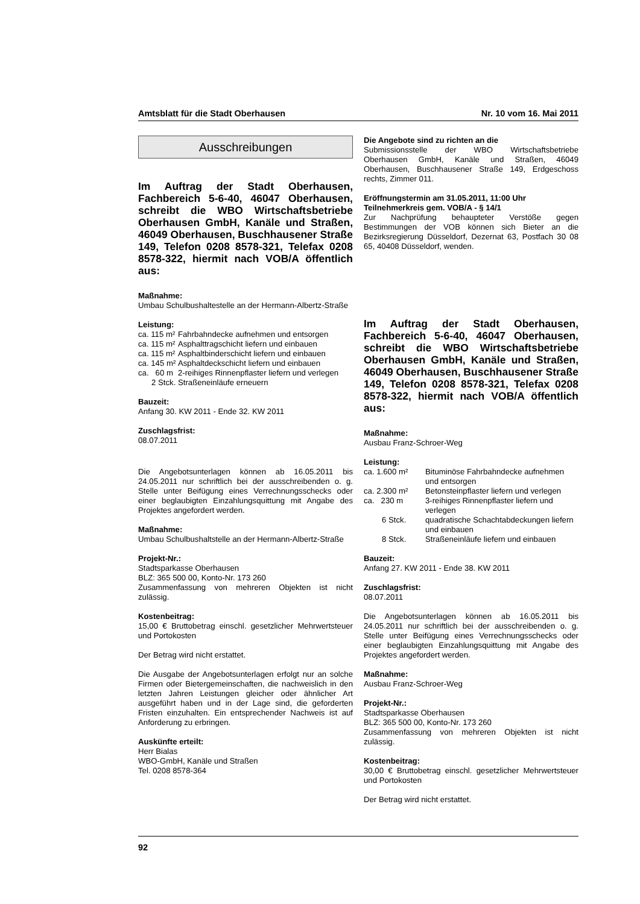Amtsblatt für die Stadt Oberhausen Nr. 10 vom 16. Mai 2011
Ausschreibungen
Im Auftrag der Stadt Oberhausen, Fachbereich 5-6-40, 46047 Oberhausen, schreibt die WBO Wirtschaftsbetriebe Oberhausen GmbH, Kanäle und Straßen, 46049 Oberhausen, Buschhausener Straße 149, Telefon 0208 8578-321, Telefax 0208 8578-322, hiermit nach VOB/A öffent­lich aus:
Maßnahme:
Umbau Schulbushaltestelle an der Hermann-Albertz-Straße
Leistung:
| ca. 115 m² | Fahrbahndecke aufnehmen und entsorgen |
| ca. 115 m² | Asphalttragschicht liefern und einbauen |
| ca. 115 m² | Asphaltbinderschicht liefern und einbauen |
| ca. 145 m² | Asphaltdeckschicht liefern und einbauen |
| ca. 60 m | 2-reihiges Rinnenpflaster liefern und verlegen |
| 2 Stck. | Straßeneinläufe erneuern |
Bauzeit:
Anfang 30. KW 2011 - Ende 32. KW 2011
Zuschlagsfrist:
08.07.2011
Die Angebotsunterlagen können ab 16.05.2011 bis 24.05.2011 nur schriftlich bei der ausschreibenden o. g. Stelle unter Beifügung eines Verrechnungsschecks oder einer beglaubigten Einzahlungsquittung mit Angabe des Projektes angefordert werden.
Maßnahme:
Umbau Schulbushaltstelle an der Hermann-Albertz-Straße
Projekt-Nr.:
Stadtsparkasse Oberhausen
BLZ: 365 500 00, Konto-Nr. 173 260
Zusammenfassung von mehreren Objekten ist nicht zulässig.
Kostenbeitrag:
15,00 € Bruttobetrag einschl. gesetzlicher Mehrwertsteuer und Portokosten
Der Betrag wird nicht erstattet.
Die Ausgabe der Angebotsunterlagen erfolgt nur an sol­che Firmen oder Bietergemeinschaften, die nachweis­lich in den letzten Jahren Leistungen gleicher oder ähn­licher Art ausgeführt haben und in der Lage sind, die geforderten Fristen einzuhalten. Ein entsprechender Nachweis ist auf Anforderung zu erbringen.
Auskünfte erteilt:
Herr Bialas
WBO-GmbH, Kanäle und Straßen
Tel. 0208 8578-364
Die Angebote sind zu richten an die
Submissionsstelle der WBO Wirtschaftsbetriebe Oberhausen GmbH, Kanäle und Straßen, 46049 Oberhausen, Buschhausener Straße 149, Erdgeschoss rechts, Zimmer 011.
Eröffnungstermin am 31.05.2011, 11:00 Uhr
Teilnehmerkreis gem. VOB/A - § 14/1
Zur Nachprüfung behaupteter Verstöße gegen Bestimmungen der VOB können sich Bieter an die Bezirksregierung Düsseldorf, Dezernat 63, Postfach 30 08 65, 40408 Düsseldorf, wenden.
Im Auftrag der Stadt Oberhausen, Fachbereich 5-6-40, 46047 Oberhausen, schreibt die WBO Wirtschaftsbetriebe Oberhausen GmbH, Kanäle und Straßen, 46049 Oberhausen, Buschhausener Straße 149, Telefon 0208 8578-321, Telefax 0208 8578-322, hiermit nach VOB/A öffent­lich aus:
Maßnahme:
Ausbau Franz-Schroer-Weg
Leistung:
| ca. 1.600 m² | Bituminöse Fahrbahndecke aufnehmen und entsorgen |
| ca. 2.300 m² | Betonsteinpflaster liefern und verlegen |
| ca. 230 m | 3-reihiges Rinnenpflaster liefern und verlegen |
| 6 Stck. | quadratische Schachtabdeckungen lie­fern und einbauen |
| 8 Stck. | Straßeneinläufe liefern und einbauen |
Bauzeit:
Anfang 27. KW 2011 - Ende 38. KW 2011
Zuschlagsfrist:
08.07.2011
Die Angebotsunterlagen können ab 16.05.2011 bis 24.05.2011 nur schriftlich bei der ausschreibenden o. g. Stelle unter Beifügung eines Verrechnungsschecks oder einer beglaubigten Einzahlungsquittung mit Angabe des Projektes angefordert werden.
Maßnahme:
Ausbau Franz-Schroer-Weg
Projekt-Nr.:
Stadtsparkasse Oberhausen
BLZ: 365 500 00, Konto-Nr. 173 260
Zusammenfassung von mehreren Objekten ist nicht zulässig.
Kostenbeitrag:
30,00 € Bruttobetrag einschl. gesetzlicher Mehrwertsteuer und Portokosten
Der Betrag wird nicht erstattet.
92